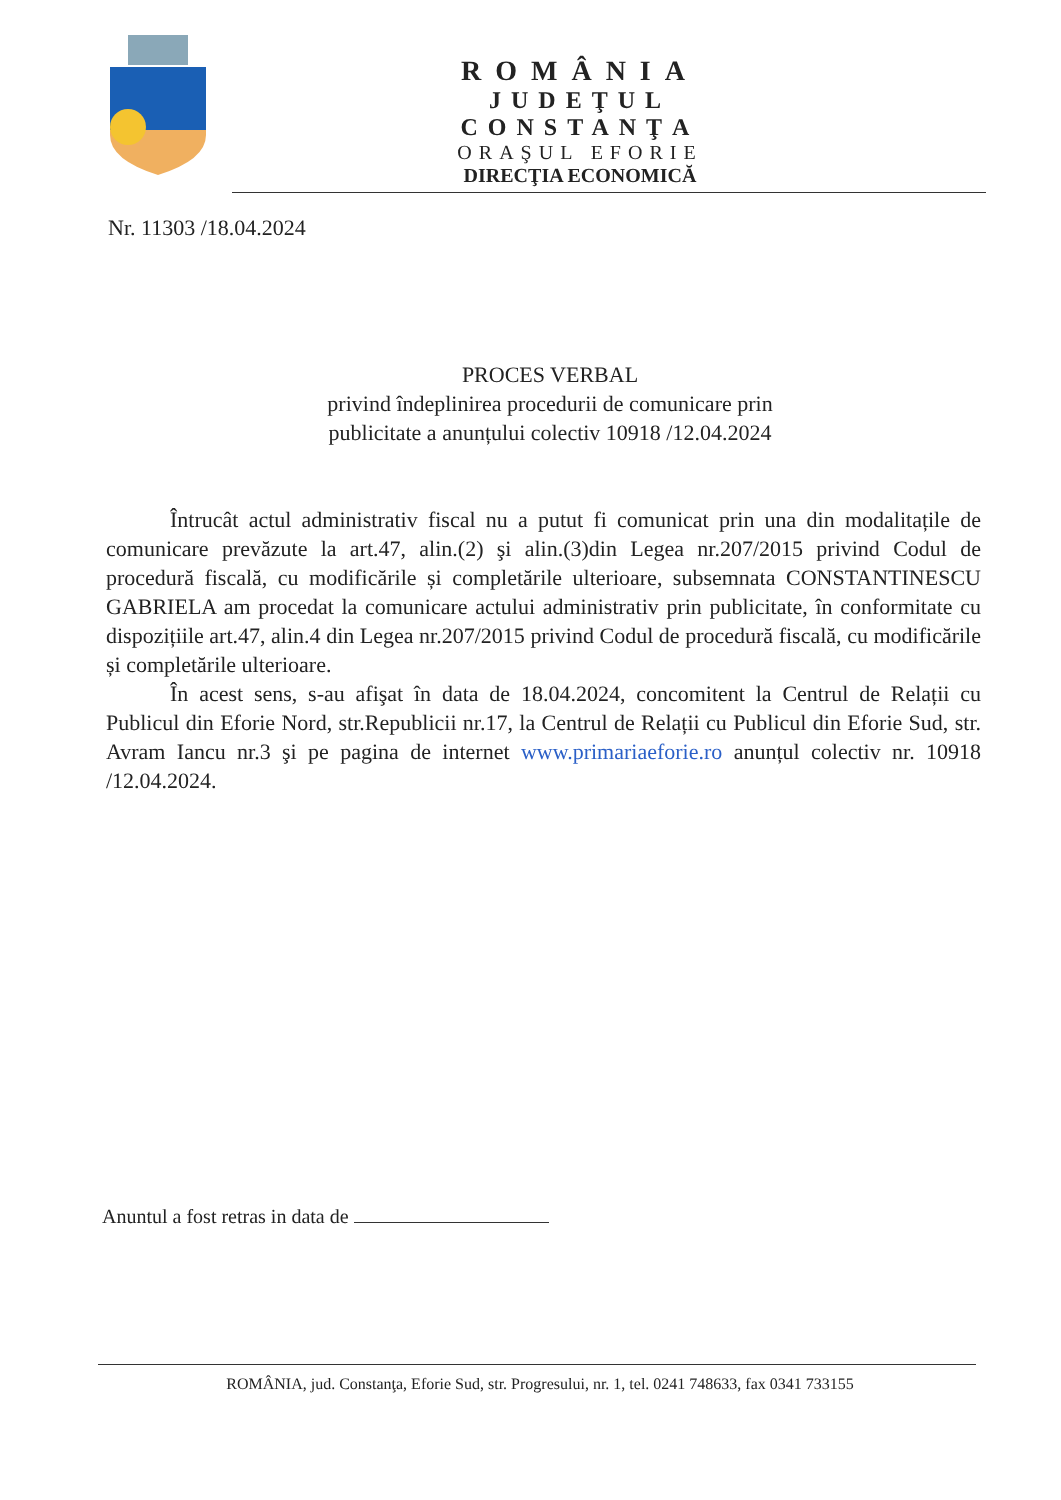ROMÂNIA
JUDEŢUL CONSTANŢA
ORAŞUL EFORIE
DIRECŢIA ECONOMICĂ
Nr. 11303 /18.04.2024
PROCES VERBAL
privind îndeplinirea procedurii de comunicare prin publicitate a anunțului colectiv 10918 /12.04.2024
Întrucât actul administrativ fiscal nu a putut fi comunicat prin una din modalitațile de comunicare prevăzute la art.47, alin.(2) şi alin.(3)din Legea nr.207/2015 privind Codul de procedură fiscală, cu modificările și completările ulterioare, subsemnata CONSTANTINESCU GABRIELA am procedat la comunicare actului administrativ prin publicitate, în conformitate cu dispozițiile art.47, alin.4 din Legea nr.207/2015 privind Codul de procedură fiscală, cu modificările și completările ulterioare.
În acest sens, s-au afişat în data de 18.04.2024, concomitent la Centrul de Relații cu Publicul din Eforie Nord, str.Republicii nr.17, la Centrul de Relații cu Publicul din Eforie Sud, str. Avram Iancu nr.3 şi pe pagina de internet www.primariaeforie.ro anunțul colectiv nr. 10918 /12.04.2024.
Anuntul a fost retras in data de
ROMÂNIA, jud. Constanţa, Eforie Sud, str. Progresului, nr. 1, tel. 0241 748633, fax 0341 733155